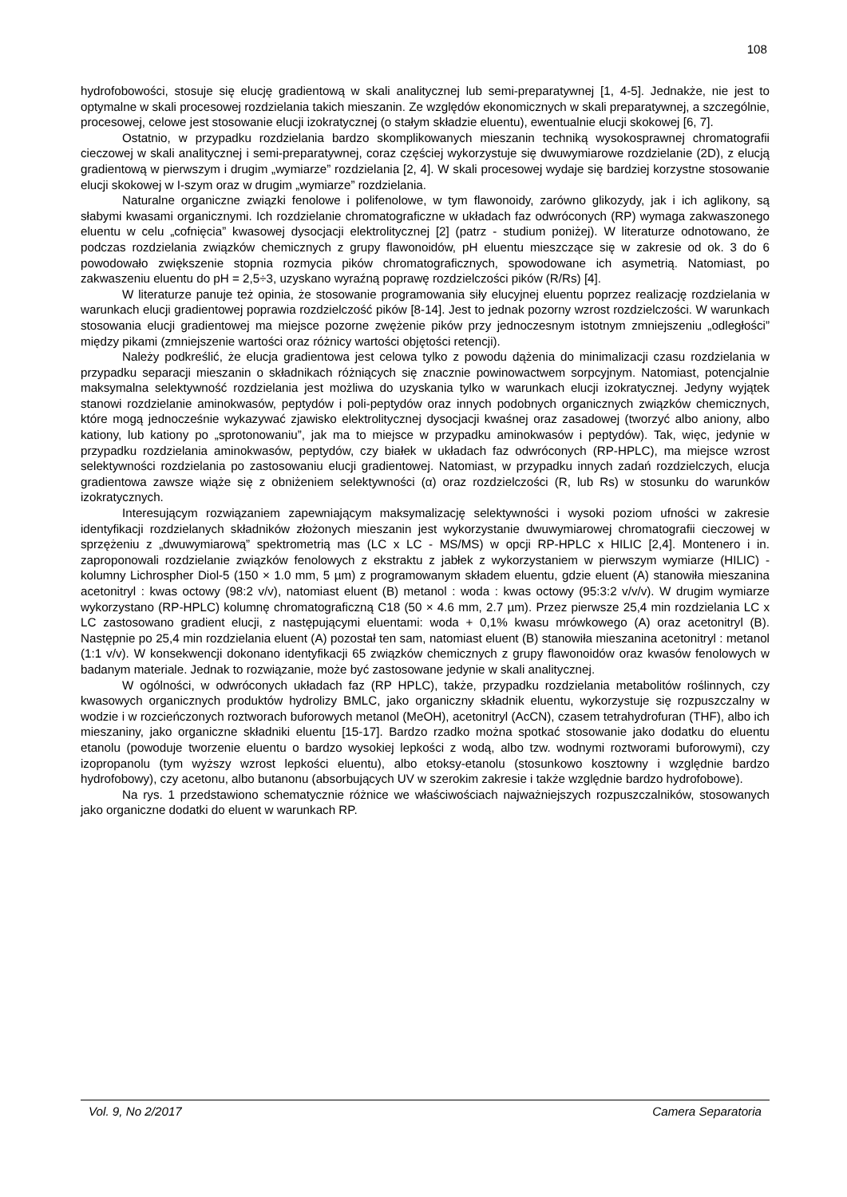108
hydrofobowości, stosuje się elucję gradientową w skali analitycznej lub semi-preparatywnej [1, 4-5]. Jednakże, nie jest to optymalne w skali procesowej rozdzielania takich mieszanin. Ze względów ekonomicznych w skali preparatywnej, a szczególnie, procesowej, celowe jest stosowanie elucji izokratycznej (o stałym składzie eluentu), ewentualnie elucji skokowej [6, 7].
Ostatnio, w przypadku rozdzielania bardzo skomplikowanych mieszanin techniką wysokosprawnej chromatografii cieczowej w skali analitycznej i semi-preparatywnej, coraz częściej wykorzystuje się dwuwymiarowe rozdzielanie (2D), z elucją gradientową w pierwszym i drugim „wymiarze” rozdzielania [2, 4]. W skali procesowej wydaje się bardziej korzystne stosowanie elucji skokowej w I-szym oraz w drugim „wymiarze” rozdzielania.
Naturalne organiczne związki fenolowe i polifenolowe, w tym flawonoidy, zarówno glikozydy, jak i ich aglikony, są słabymi kwasami organicznymi. Ich rozdzielanie chromatograficzne w układach faz odwróconych (RP) wymaga zakwaszonego eluentu w celu „cofnięcia” kwasowej dysocjacji elektrolitycznej [2] (patrz - studium poniżej). W literaturze odnotowano, że podczas rozdzielania związków chemicznych z grupy flawonoidów, pH eluentu mieszczące się w zakresie od ok. 3 do 6 powodowało zwiększenie stopnia rozmycia pików chromatograficznych, spowodowane ich asymetrią. Natomiast, po zakwaszeniu eluentu do pH = 2,5÷3, uzyskano wyraźną poprawę rozdzielczości pików (R/Rs) [4].
W literaturze panuje też opinia, że stosowanie programowania siły elucyjnej eluentu poprzez realizację rozdzielania w warunkach elucji gradientowej poprawia rozdzielczość pików [8-14]. Jest to jednak pozorny wzrost rozdzielczości. W warunkach stosowania elucji gradientowej ma miejsce pozorne zwężenie pików przy jednoczesnym istotnym zmniejszeniu „odległości” między pikami (zmniejszenie wartości oraz różnicy wartości objętości retencji).
Należy podkreślić, że elucja gradientowa jest celowa tylko z powodu dążenia do minimalizacji czasu rozdzielania w przypadku separacji mieszanin o składnikach różniących się znacznie powinowactwem sorpcyjnym. Natomiast, potencjalnie maksymalna selektywność rozdzielania jest możliwa do uzyskania tylko w warunkach elucji izokratycznej. Jedyny wyjątek stanowi rozdzielanie aminokwasów, peptydów i poli-peptydów oraz innych podobnych organicznych związków chemicznych, które mogą jednocześnie wykazywać zjawisko elektrolitycznej dysocjacji kwaśnej oraz zasadowej (tworzyć albo aniony, albo kationy, lub kationy po „sprotonowaniu”, jak ma to miejsce w przypadku aminokwasów i peptydów). Tak, więc, jedynie w przypadku rozdzielania aminokwasów, peptydów, czy białek w układach faz odwróconych (RP-HPLC), ma miejsce wzrost selektywności rozdzielania po zastosowaniu elucji gradientowej. Natomiast, w przypadku innych zadań rozdzielczych, elucja gradientowa zawsze wiąże się z obniżeniem selektywności (α) oraz rozdzielczości (R, lub Rs) w stosunku do warunków izokratycznych.
Interesującym rozwiązaniem zapewniającym maksymalizację selektywności i wysoki poziom ufności w zakresie identyfikacji rozdzielanych składników złożonych mieszanin jest wykorzystanie dwuwymiarowej chromatografii cieczowej w sprzężeniu z „dwuwymiarową” spektrometrią mas (LC x LC - MS/MS) w opcji RP-HPLC x HILIC [2,4]. Montenero i in. zaproponowali rozdzielanie związków fenolowych z ekstraktu z jabłek z wykorzystaniem w pierwszym wymiarze (HILIC) - kolumny Lichrospher Diol-5 (150 × 1.0 mm, 5 µm) z programowanym składem eluentu, gdzie eluent (A) stanowiła mieszanina acetonitryl : kwas octowy (98:2 v/v), natomiast eluent (B) metanol : woda : kwas octowy (95:3:2 v/v/v). W drugim wymiarze wykorzystano (RP-HPLC) kolumnę chromatograficzną C18 (50 × 4.6 mm, 2.7 µm). Przez pierwsze 25,4 min rozdzielania LC x LC zastosowano gradient elucji, z następującymi eluentami: woda + 0,1% kwasu mrówkowego (A) oraz acetonitryl (B). Następnie po 25,4 min rozdzielania eluent (A) pozostał ten sam, natomiast eluent (B) stanowiła mieszanina acetonitryl : metanol (1:1 v/v). W konsekwencji dokonano identyfikacji 65 związków chemicznych z grupy flawonoidów oraz kwasów fenolowych w badanym materiale. Jednak to rozwiązanie, może być zastosowane jedynie w skali analitycznej.
W ogólności, w odwróconych układach faz (RP HPLC), także, przypadku rozdzielania metabolitów roślinnych, czy kwasowych organicznych produktów hydrolizy BMLC, jako organiczny składnik eluentu, wykorzystuje się rozpuszczalny w wodzie i w rozcieńczonych roztworach buforowych metanol (MeOH), acetonitryl (AcCN), czasem tetrahydrofuran (THF), albo ich mieszaniny, jako organiczne składniki eluentu [15-17]. Bardzo rzadko można spotkać stosowanie jako dodatku do eluentu etanolu (powoduje tworzenie eluentu o bardzo wysokiej lepkości z wodą, albo tzw. wodnymi roztworami buforowymi), czy izopropanolu (tym wyższy wzrost lepkości eluentu), albo etoksy-etanolu (stosunkowo kosztowny i względnie bardzo hydrofobowy), czy acetonu, albo butanonu (absorbujących UV w szerokim zakresie i także względnie bardzo hydrofobowe).
Na rys. 1 przedstawiono schematycznie różnice we właściwościach najważniejszych rozpuszczalników, stosowanych jako organiczne dodatki do eluent w warunkach RP.
Vol. 9, No 2/2017 Camera Separatoria